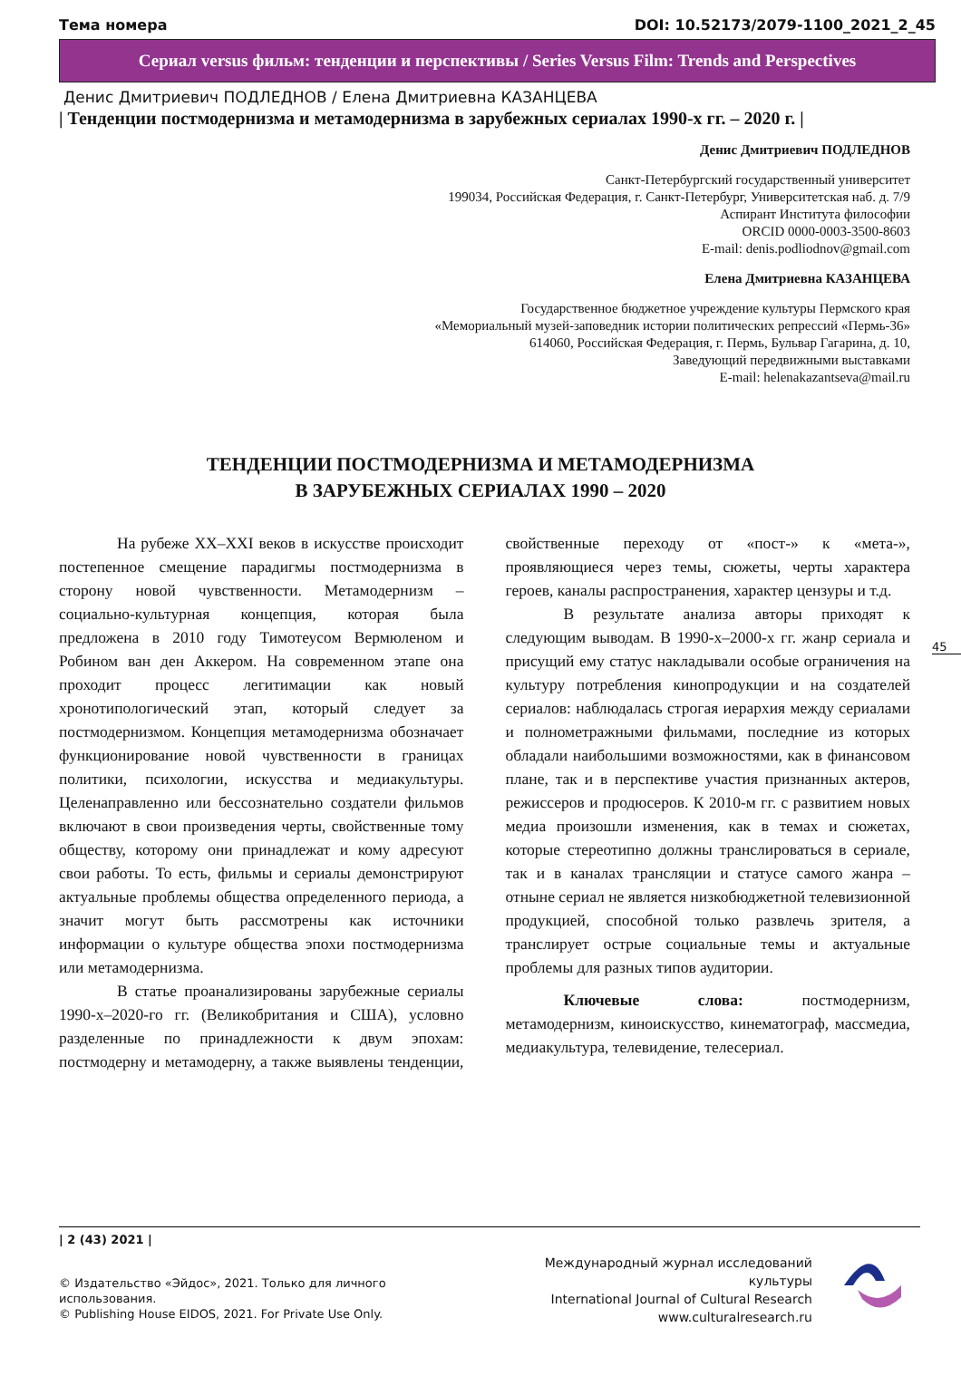Тема номера DOI: 10.52173/2079-1100_2021_2_45
Сериал versus фильм: тенденции и перспективы / Series Versus Film: Trends and Perspectives
Денис Дмитриевич ПОДЛЕДНОВ / Елена Дмитриевна КАЗАНЦЕВА
| Тенденции постмодернизма и метамодернизма в зарубежных сериалах 1990-х гг. – 2020 г. |
Денис Дмитриевич ПОДЛЕДНОВ
Санкт-Петербургский государственный университет
199034, Российская Федерация, г. Санкт-Петербург, Университетская наб. д. 7/9
Аспирант Института философии
ORCID 0000-0003-3500-8603
E-mail: denis.podliodnov@gmail.com
Елена Дмитриевна КАЗАНЦЕВА
Государственное бюджетное учреждение культуры Пермского края
«Мемориальный музей-заповедник истории политических репрессий «Пермь-36»
614060, Российская Федерация, г. Пермь, Бульвар Гагарина, д. 10,
Заведующий передвижными выставками
E-mail: helenakazantseva@mail.ru
ТЕНДЕНЦИИ ПОСТМОДЕРНИЗМА И МЕТАМОДЕРНИЗМА
В ЗАРУБЕЖНЫХ СЕРИАЛАХ 1990 – 2020
На рубеже XX–XXI веков в искусстве происходит постепенное смещение парадигмы постмодернизма в сторону новой чувственности. Метамодернизм – социально-культурная концепция, которая была предложена в 2010 году Тимотеусом Вермюленом и Робином ван ден Аккером. На современном этапе она проходит процесс легитимации как новый хронотипологический этап, который следует за постмодернизмом. Концепция метамодернизма обозначает функционирование новой чувственности в границах политики, психологии, искусства и медиакультуры. Целенаправленно или бессознательно создатели фильмов включают в свои произведения черты, свойственные тому обществу, которому они принадлежат и кому адресуют свои работы. То есть, фильмы и сериалы демонстрируют актуальные проблемы общества определенного периода, а значит могут быть рассмотрены как источники информации о культуре общества эпохи постмодернизма или метамодернизма.
В статье проанализированы зарубежные сериалы 1990-х–2020-го гг. (Великобритания и США), условно разделенные по принадлежности к двум эпохам: постмодерну и метамодерну, а также выявлены тенденции, свойственные переходу от «пост-» к «мета-», проявляющиеся через темы, сюжеты, черты характера героев, каналы распространения, характер цензуры и т.д.
В результате анализа авторы приходят к следующим выводам. В 1990-х–2000-х гг. жанр сериала и присущий ему статус накладывали особые ограничения на культуру потребления кинопродукции и на создателей сериалов: наблюдалась строгая иерархия между сериалами и полнометражными фильмами, последние из которых обладали наибольшими возможностями, как в финансовом плане, так и в перспективе участия признанных актеров, режиссеров и продюсеров. К 2010-м гг. с развитием новых медиа произошли изменения, как в темах и сюжетах, которые стереотипно должны транслироваться в сериале, так и в каналах трансляции и статусе самого жанра – отныне сериал не является низкобюджетной телевизионной продукцией, способной только развлечь зрителя, а транслирует острые социальные темы и актуальные проблемы для разных типов аудитории.
Ключевые слова: постмодернизм, метамодернизм, киноискусство, кинематограф, массмедиа, медиакультура, телевидение, телесериал.
45
| 2 (43) 2021 |
© Издательство «Эйдос», 2021. Только для личного использования.
© Publishing House EIDOS, 2021. For Private Use Only.
Международный журнал исследований культуры
International Journal of Cultural Research
www.culturalresearch.ru